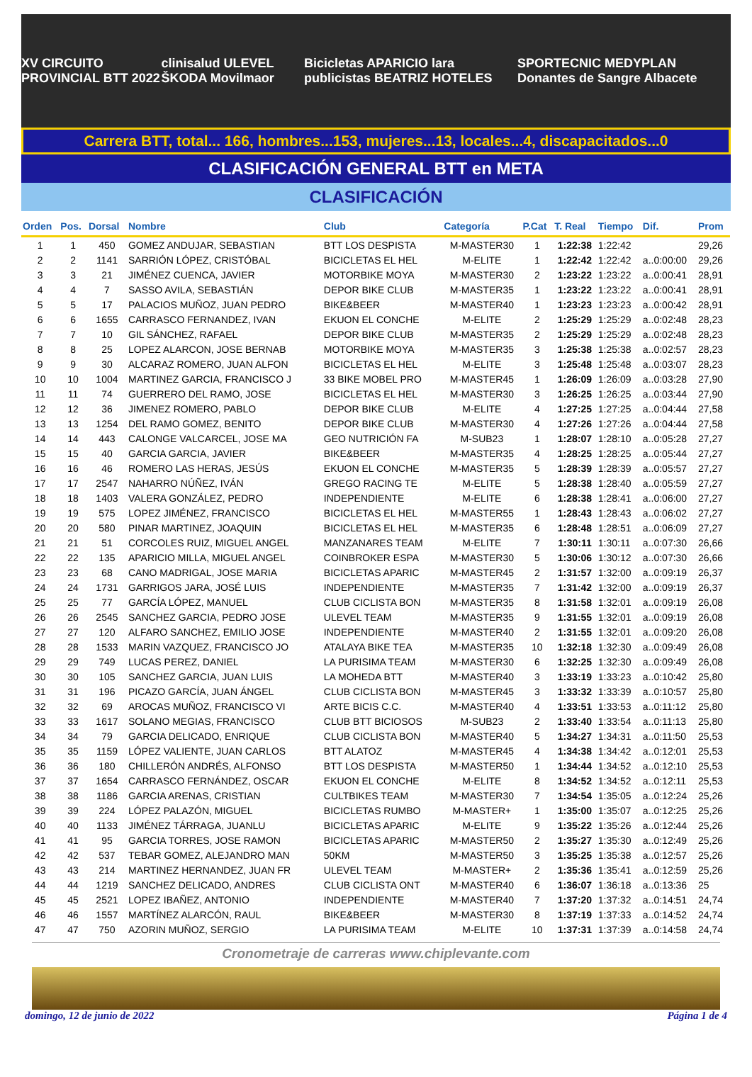XV CIRCUITO PROVINCIAL BTT 2022 clinisalud ULEVEL ŠKODA Movilmaor Bicicletas APARICIO lara publicistas BEATRIZ HOTELES SPORTECNIC MEDYPLAN Donantes de Sangre Albacete
Carrera BTT, total... 166, hombres...153, mujeres...13, locales...4, discapacitados...0
CLASIFICACIÓN GENERAL BTT en META
CLASIFICACIÓN
| Orden | Pos. | Dorsal | Nombre | Club | Categoría | P.Cat | T. Real | Tiempo | Dif. | Prom |
| --- | --- | --- | --- | --- | --- | --- | --- | --- | --- | --- |
| 1 | 1 | 450 | GOMEZ ANDUJAR, SEBASTIAN | BTT LOS DESPISTA | M-MASTER30 | 1 | 1:22:38 | 1:22:42 | | 29,26 |
| 2 | 2 | 1141 | SARRIÓN LÓPEZ, CRISTÓBAL | BICICLETAS EL HEL | M-ELITE | 1 | 1:22:42 | 1:22:42 | a..0:00:00 | 29,26 |
| 3 | 3 | 21 | JIMÉNEZ CUENCA, JAVIER | MOTORBIKE MOYA | M-MASTER30 | 2 | 1:23:22 | 1:23:22 | a..0:00:41 | 28,91 |
| 4 | 4 | 7 | SASSO AVILA, SEBASTIÁN | DEPOR BIKE CLUB | M-MASTER35 | 1 | 1:23:22 | 1:23:22 | a..0:00:41 | 28,91 |
| 5 | 5 | 17 | PALACIOS MUÑOZ, JUAN PEDRO | BIKE&BEER | M-MASTER40 | 1 | 1:23:23 | 1:23:23 | a..0:00:42 | 28,91 |
| 6 | 6 | 1655 | CARRASCO FERNANDEZ, IVAN | EKUON EL CONCHE | M-ELITE | 2 | 1:25:29 | 1:25:29 | a..0:02:48 | 28,23 |
| 7 | 7 | 10 | GIL SÁNCHEZ, RAFAEL | DEPOR BIKE CLUB | M-MASTER35 | 2 | 1:25:29 | 1:25:29 | a..0:02:48 | 28,23 |
| 8 | 8 | 25 | LOPEZ ALARCON, JOSE BERNAB | MOTORBIKE MOYA | M-MASTER35 | 3 | 1:25:38 | 1:25:38 | a..0:02:57 | 28,23 |
| 9 | 9 | 30 | ALCARAZ ROMERO, JUAN ALFON | BICICLETAS EL HEL | M-ELITE | 3 | 1:25:48 | 1:25:48 | a..0:03:07 | 28,23 |
| 10 | 10 | 1004 | MARTINEZ GARCIA, FRANCISCO J | 33 BIKE MOBEL PRO | M-MASTER45 | 1 | 1:26:09 | 1:26:09 | a..0:03:28 | 27,90 |
| 11 | 11 | 74 | GUERRERO DEL RAMO, JOSE | BICICLETAS EL HEL | M-MASTER30 | 3 | 1:26:25 | 1:26:25 | a..0:03:44 | 27,90 |
| 12 | 12 | 36 | JIMENEZ ROMERO, PABLO | DEPOR BIKE CLUB | M-ELITE | 4 | 1:27:25 | 1:27:25 | a..0:04:44 | 27,58 |
| 13 | 13 | 1254 | DEL RAMO GOMEZ, BENITO | DEPOR BIKE CLUB | M-MASTER30 | 4 | 1:27:26 | 1:27:26 | a..0:04:44 | 27,58 |
| 14 | 14 | 443 | CALONGE VALCARCEL, JOSE MA | GEO NUTRICIÓN FA | M-SUB23 | 1 | 1:28:07 | 1:28:10 | a..0:05:28 | 27,27 |
| 15 | 15 | 40 | GARCIA GARCIA, JAVIER | BIKE&BEER | M-MASTER35 | 4 | 1:28:25 | 1:28:25 | a..0:05:44 | 27,27 |
| 16 | 16 | 46 | ROMERO LAS HERAS, JESÚS | EKUON EL CONCHE | M-MASTER35 | 5 | 1:28:39 | 1:28:39 | a..0:05:57 | 27,27 |
| 17 | 17 | 2547 | NAHARRO NÚÑEZ, IVÁN | GREGO RACING TE | M-ELITE | 5 | 1:28:38 | 1:28:40 | a..0:05:59 | 27,27 |
| 18 | 18 | 1403 | VALERA GONZÁLEZ, PEDRO | INDEPENDIENTE | M-ELITE | 6 | 1:28:38 | 1:28:41 | a..0:06:00 | 27,27 |
| 19 | 19 | 575 | LOPEZ JIMÉNEZ, FRANCISCO | BICICLETAS EL HEL | M-MASTER55 | 1 | 1:28:43 | 1:28:43 | a..0:06:02 | 27,27 |
| 20 | 20 | 580 | PINAR MARTINEZ, JOAQUIN | BICICLETAS EL HEL | M-MASTER35 | 6 | 1:28:48 | 1:28:51 | a..0:06:09 | 27,27 |
| 21 | 21 | 51 | CORCOLES RUIZ, MIGUEL ANGEL | MANZANARES TEAM | M-ELITE | 7 | 1:30:11 | 1:30:11 | a..0:07:30 | 26,66 |
| 22 | 22 | 135 | APARICIO MILLA, MIGUEL ANGEL | COINBROKER ESPA | M-MASTER30 | 5 | 1:30:06 | 1:30:12 | a..0:07:30 | 26,66 |
| 23 | 23 | 68 | CANO MADRIGAL, JOSE MARIA | BICICLETAS APARIC | M-MASTER45 | 2 | 1:31:57 | 1:32:00 | a..0:09:19 | 26,37 |
| 24 | 24 | 1731 | GARRIGOS JARA, JOSÉ LUIS | INDEPENDIENTE | M-MASTER35 | 7 | 1:31:42 | 1:32:00 | a..0:09:19 | 26,37 |
| 25 | 25 | 77 | GARCÍA LÓPEZ, MANUEL | CLUB CICLISTA BON | M-MASTER35 | 8 | 1:31:58 | 1:32:01 | a..0:09:19 | 26,08 |
| 26 | 26 | 2545 | SANCHEZ GARCIA, PEDRO JOSE | ULEVEL TEAM | M-MASTER35 | 9 | 1:31:55 | 1:32:01 | a..0:09:19 | 26,08 |
| 27 | 27 | 120 | ALFARO SANCHEZ, EMILIO JOSE | INDEPENDIENTE | M-MASTER40 | 2 | 1:31:55 | 1:32:01 | a..0:09:20 | 26,08 |
| 28 | 28 | 1533 | MARIN VAZQUEZ, FRANCISCO JO | ATALAYA BIKE TEA | M-MASTER35 | 10 | 1:32:18 | 1:32:30 | a..0:09:49 | 26,08 |
| 29 | 29 | 749 | LUCAS PEREZ, DANIEL | LA PURISIMA TEAM | M-MASTER30 | 6 | 1:32:25 | 1:32:30 | a..0:09:49 | 26,08 |
| 30 | 30 | 105 | SANCHEZ GARCIA, JUAN LUIS | LA MOHEDA BTT | M-MASTER40 | 3 | 1:33:19 | 1:33:23 | a..0:10:42 | 25,80 |
| 31 | 31 | 196 | PICAZO GARCÍA, JUAN ÁNGEL | CLUB CICLISTA BON | M-MASTER45 | 3 | 1:33:32 | 1:33:39 | a..0:10:57 | 25,80 |
| 32 | 32 | 69 | AROCAS MUÑOZ, FRANCISCO VI | ARTE BICIS C.C. | M-MASTER40 | 4 | 1:33:51 | 1:33:53 | a..0:11:12 | 25,80 |
| 33 | 33 | 1617 | SOLANO MEGIAS, FRANCISCO | CLUB BTT BICIOSOS | M-SUB23 | 2 | 1:33:40 | 1:33:54 | a..0:11:13 | 25,80 |
| 34 | 34 | 79 | GARCIA DELICADO, ENRIQUE | CLUB CICLISTA BON | M-MASTER40 | 5 | 1:34:27 | 1:34:31 | a..0:11:50 | 25,53 |
| 35 | 35 | 1159 | LÓPEZ VALIENTE, JUAN CARLOS | BTT ALATOZ | M-MASTER45 | 4 | 1:34:38 | 1:34:42 | a..0:12:01 | 25,53 |
| 36 | 36 | 180 | CHILLERÓN ANDRÉS, ALFONSO | BTT LOS DESPISTA | M-MASTER50 | 1 | 1:34:44 | 1:34:52 | a..0:12:10 | 25,53 |
| 37 | 37 | 1654 | CARRASCO FERNÁNDEZ, OSCAR | EKUON EL CONCHE | M-ELITE | 8 | 1:34:52 | 1:34:52 | a..0:12:11 | 25,53 |
| 38 | 38 | 1186 | GARCIA ARENAS, CRISTIAN | CULTBIKES TEAM | M-MASTER30 | 7 | 1:34:54 | 1:35:05 | a..0:12:24 | 25,26 |
| 39 | 39 | 224 | LÓPEZ PALAZÓN, MIGUEL | BICICLETAS RUMBO | M-MASTER+ | 1 | 1:35:00 | 1:35:07 | a..0:12:25 | 25,26 |
| 40 | 40 | 1133 | JIMÉNEZ TÁRRAGA, JUANLU | BICICLETAS APARIC | M-ELITE | 9 | 1:35:22 | 1:35:26 | a..0:12:44 | 25,26 |
| 41 | 41 | 95 | GARCIA TORRES, JOSE RAMON | BICICLETAS APARIC | M-MASTER50 | 2 | 1:35:27 | 1:35:30 | a..0:12:49 | 25,26 |
| 42 | 42 | 537 | TEBAR GOMEZ, ALEJANDRO MAN | 50KM | M-MASTER50 | 3 | 1:35:25 | 1:35:38 | a..0:12:57 | 25,26 |
| 43 | 43 | 214 | MARTINEZ HERNANDEZ, JUAN FR | ULEVEL TEAM | M-MASTER+ | 2 | 1:35:36 | 1:35:41 | a..0:12:59 | 25,26 |
| 44 | 44 | 1219 | SANCHEZ DELICADO, ANDRES | CLUB CICLISTA ONT | M-MASTER40 | 6 | 1:36:07 | 1:36:18 | a..0:13:36 | 25 |
| 45 | 45 | 2521 | LOPEZ IBAÑEZ, ANTONIO | INDEPENDIENTE | M-MASTER40 | 7 | 1:37:20 | 1:37:32 | a..0:14:51 | 24,74 |
| 46 | 46 | 1557 | MARTÍNEZ ALARCÓN, RAUL | BIKE&BEER | M-MASTER30 | 8 | 1:37:19 | 1:37:33 | a..0:14:52 | 24,74 |
| 47 | 47 | 750 | AZORIN MUÑOZ, SERGIO | LA PURISIMA TEAM | M-ELITE | 10 | 1:37:31 | 1:37:39 | a..0:14:58 | 24,74 |
Cronometraje de carreras www.chiplevante.com
domingo, 12 de junio de 2022 Página 1 de 4